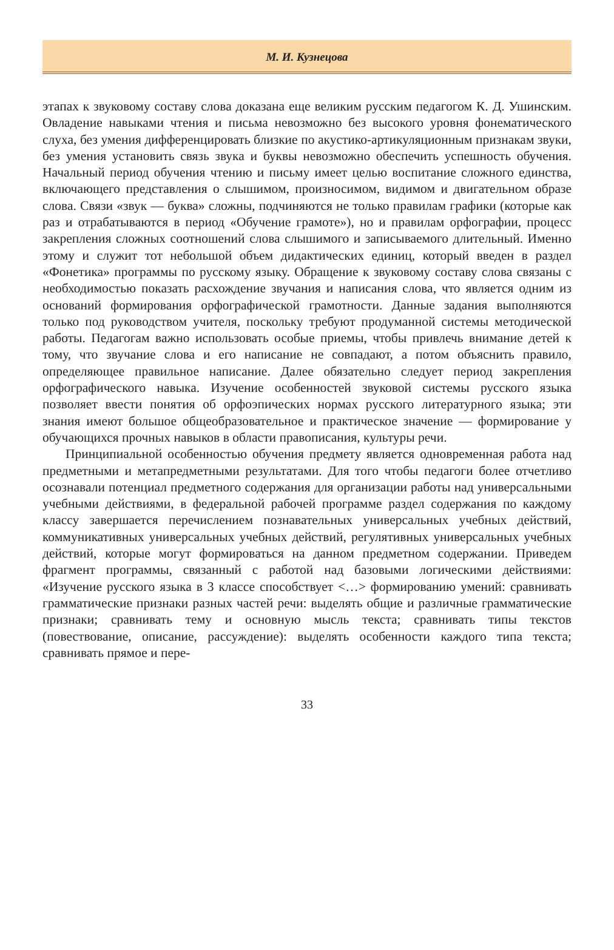М. И. Кузнецова
этапах к звуковому составу слова доказана еще великим русским педагогом К. Д. Ушинским. Овладение навыками чтения и письма невозможно без высокого уровня фонематического слуха, без умения дифференцировать близкие по акустико-артикуляционным признакам звуки, без умения установить связь звука и буквы невозможно обеспечить успешность обучения. Начальный период обучения чтению и письму имеет целью воспитание сложного единства, включающего представления о слышимом, произносимом, видимом и двигательном образе слова. Связи «звук — буква» сложны, подчиняются не только правилам графики (которые как раз и отрабатываются в период «Обучение грамоте»), но и правилам орфографии, процесс закрепления сложных соотношений слова слышимого и записываемого длительный. Именно этому и служит тот небольшой объем дидактических единиц, который введен в раздел «Фонетика» программы по русскому языку. Обращение к звуковому составу слова связаны с необходимостью показать расхождение звучания и написания слова, что является одним из оснований формирования орфографической грамотности. Данные задания выполняются только под руководством учителя, поскольку требуют продуманной системы методической работы. Педагогам важно использовать особые приемы, чтобы привлечь внимание детей к тому, что звучание слова и его написание не совпадают, а потом объяснить правило, определяющее правильное написание. Далее обязательно следует период закрепления орфографического навыка. Изучение особенностей звуковой системы русского языка позволяет ввести понятия об орфоэпических нормах русского литературного языка; эти знания имеют большое общеобразовательное и практическое значение — формирование у обучающихся прочных навыков в области правописания, культуры речи.
Принципиальной особенностью обучения предмету является одновременная работа над предметными и метапредметными результатами. Для того чтобы педагоги более отчетливо осознавали потенциал предметного содержания для организации работы над универсальными учебными действиями, в федеральной рабочей программе раздел содержания по каждому классу завершается перечислением познавательных универсальных учебных действий, коммуникативных универсальных учебных действий, регулятивных универсальных учебных действий, которые могут формироваться на данном предметном содержании. Приведем фрагмент программы, связанный с работой над базовыми логическими действиями: «Изучение русского языка в 3 классе способствует <…> формированию умений: сравнивать грамматические признаки разных частей речи: выделять общие и различные грамматические признаки; сравнивать тему и основную мысль текста; сравнивать типы текстов (повествование, описание, рассуждение): выделять особенности каждого типа текста; сравнивать прямое и пере-
33